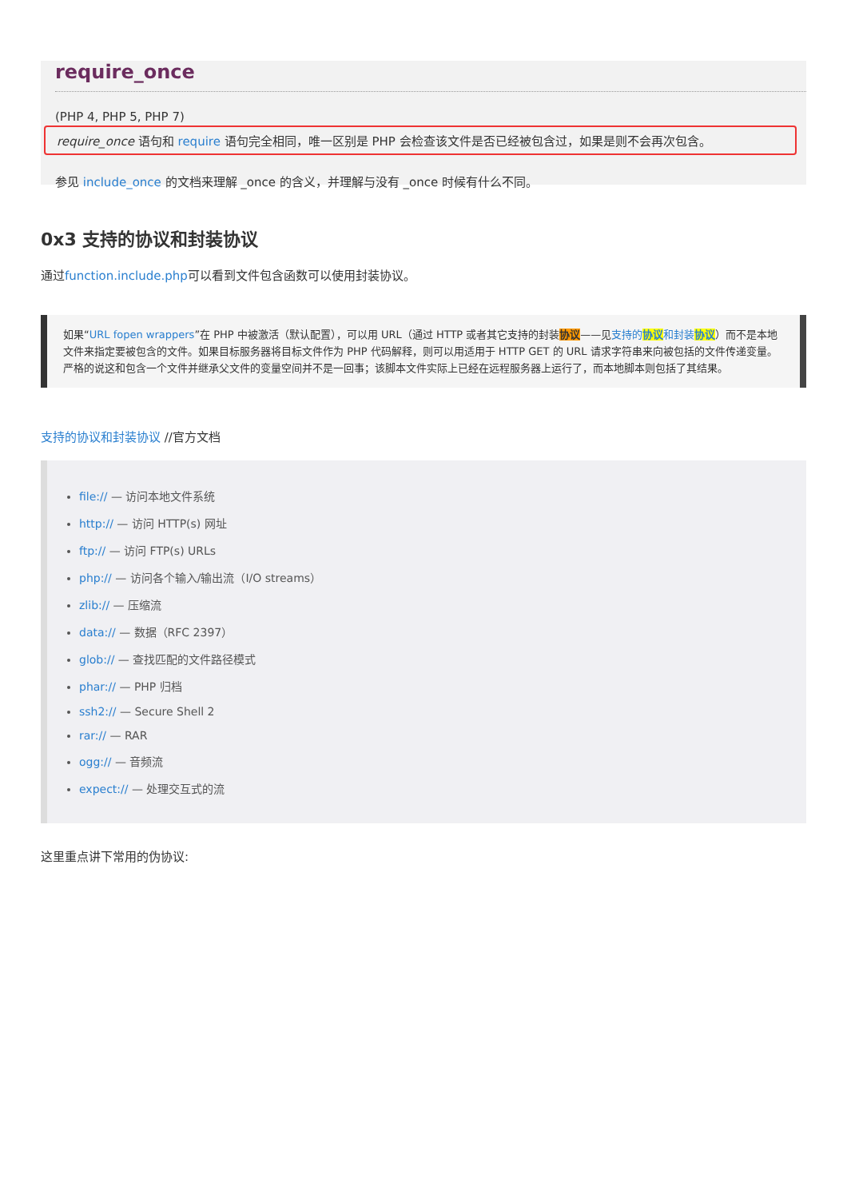require_once
(PHP 4, PHP 5, PHP 7)
require_once 语句和 require 语句完全相同，唯一区别是 PHP 会检查该文件是否已经被包含过，如果是则不会再次包含。
参见 include_once 的文档来理解 _once 的含义，并理解与没有 _once 时候有什么不同。
0x3 支持的协议和封装协议
通过function.include.php可以看到文件包含函数可以使用封装协议。
如果“URL fopen wrappers”在 PHP 中被激活（默认配置），可以用 URL（通过 HTTP 或者其它支持的封装协议——见支持的协议和封装协议）而不是本地文件来指定要被包含的文件。如果目标服务器将目标文件作为 PHP 代码解释，则可以用适用于 HTTP GET 的 URL 请求字符串来向被包括的文件传递变量。严格的说这和包含一个文件并继承父文件的变量空间并不是一回事；该脚本文件实际上已经在远程服务器上运行了，而本地脚本则包括了其结果。
支持的协议和封装协议 //官方文档
file:// — 访问本地文件系统
http:// — 访问 HTTP(s) 网址
ftp:// — 访问 FTP(s) URLs
php:// — 访问各个输入/输出流（I/O streams）
zlib:// — 压缩流
data:// — 数据（RFC 2397）
glob:// — 查找匹配的文件路径模式
phar:// — PHP 归档
ssh2:// — Secure Shell 2
rar:// — RAR
ogg:// — 音频流
expect:// — 处理交互式的流
这里重点讲下常用的伪协议: